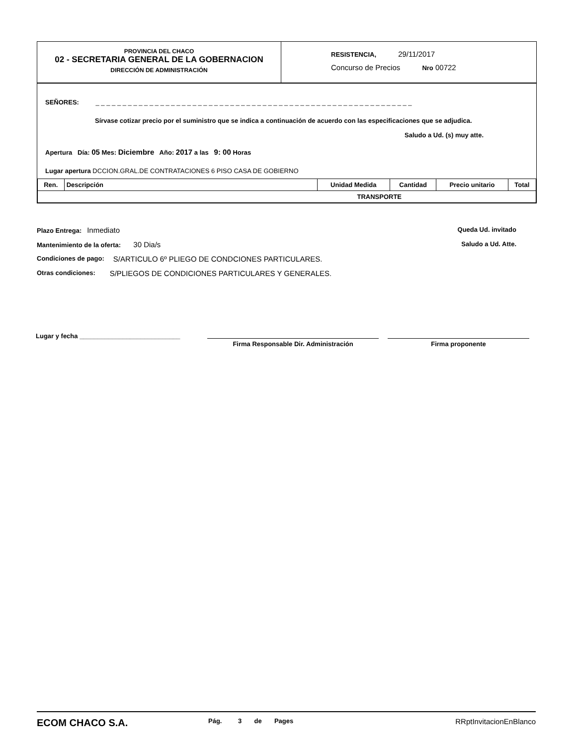PROVINCIA DEL CHACO
02 - SECRETARIA GENERAL DE LA GOBERNACION
DIRECCIÓN DE ADMINISTRACIÓN
RESISTENCIA, 29/11/2017
Concurso de Precios Nro 00722
SEÑORES: _ _ _ _ _ _ _ _ _ _ _ _ _ _ _ _ _ _ _ _ _ _ _ _ _ _ _ _ _ _ _ _ _ _ _ _ _ _ _ _ _ _ _ _ _ _ _ _ _ _ _ _ _ _ _ _ _ _ _
Sírvase cotizar precio por el suministro que se indica a continuación de acuerdo con las especificaciones que se adjudica.
Saludo a Ud. (s) muy atte.
Apertura Día: 05 Mes: Diciembre Año: 2017 a las 9: 00 Horas
Lugar apertura DCCION.GRAL.DE CONTRATACIONES 6 PISO CASA DE GOBIERNO
| Ren. | Descripción | Unidad Medida | Cantidad | Precio unitario | Total |
| --- | --- | --- | --- | --- | --- |
| TRANSPORTE | | | | | |
Plazo Entrega: Inmediato Queda Ud. invitado
Mantenimiento de la oferta: 30 Dia/s Saludo a Ud. Atte.
Condiciones de pago: S/ARTICULO 6º PLIEGO DE CONDCIONES PARTICULARES.
Otras condiciones: S/PLIEGOS DE CONDICIONES PARTICULARES Y GENERALES.
Lugar y fecha ____________________________
Firma Responsable Dir. Administración Firma proponente
ECOM CHACO S.A.
Pág. 3 de Pages
RRptInvitacionEnBlanco